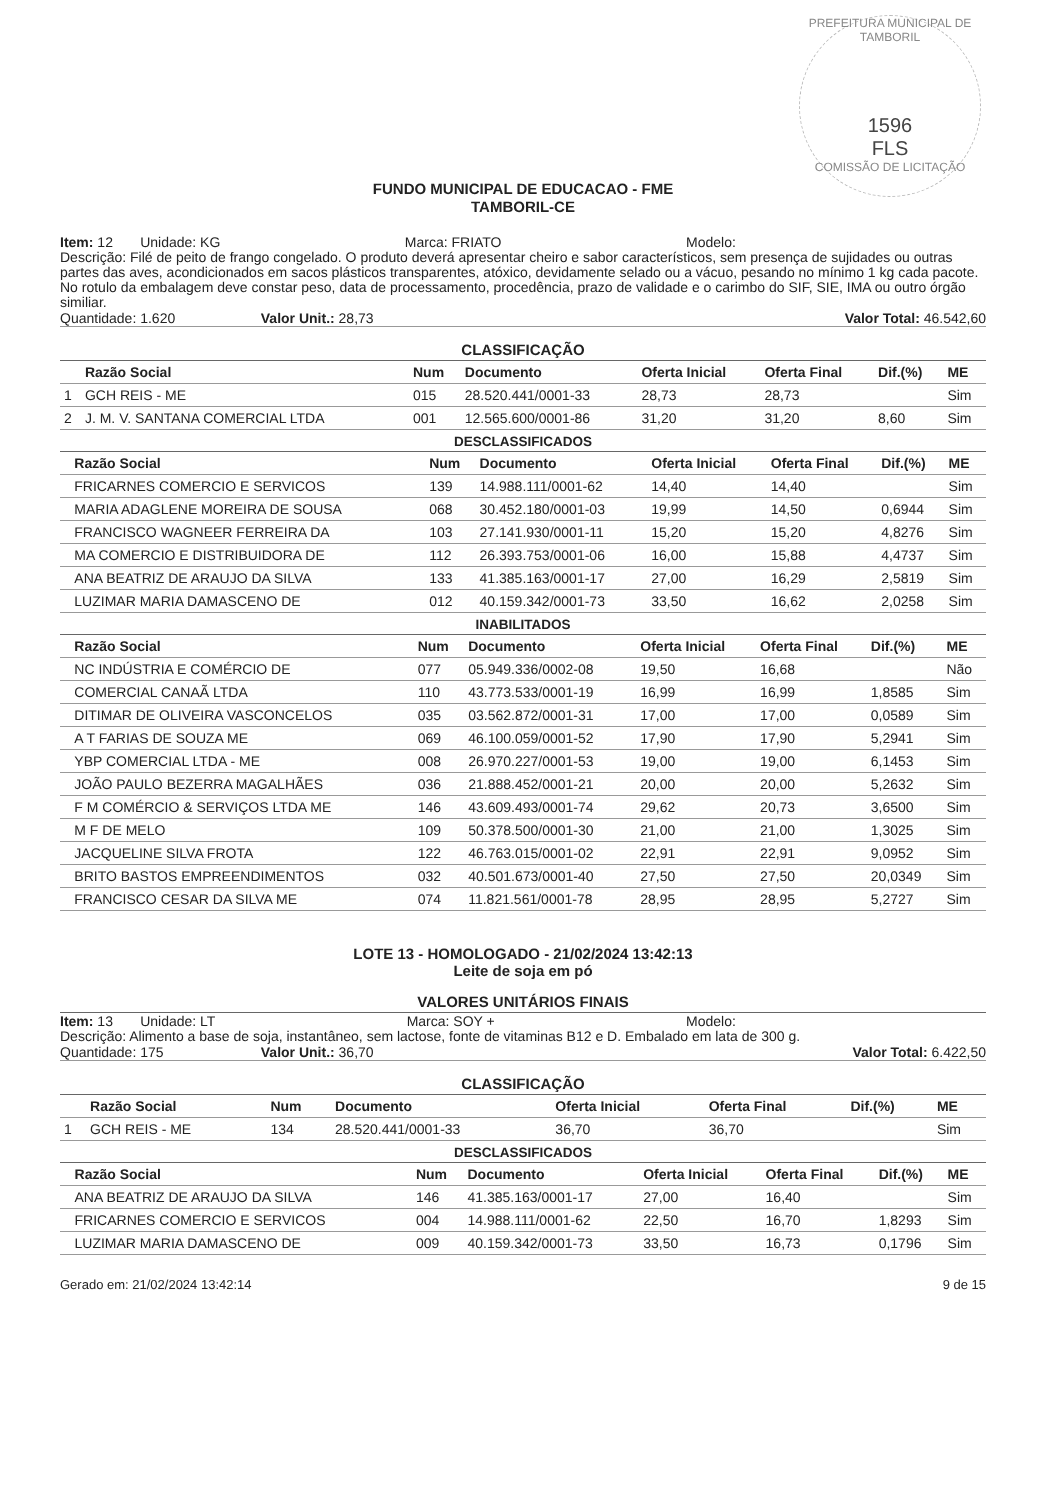PREFEITURA MUNICIPAL DE TAMBORIL
1596
FLS
COMISSÃO DE LICITAÇÃO
FUNDO MUNICIPAL DE EDUCACAO - FME
TAMBORIL-CE
Item: 12 Unidade: KG Marca: FRIATO Modelo:
Descrição: Filé de peito de frango congelado. O produto deverá apresentar cheiro e sabor característicos, sem presença de sujidades ou outras partes das aves, acondicionados em sacos plásticos transparentes, atóxico, devidamente selado ou a vácuo, pesando no mínimo 1 kg cada pacote. No rotulo da embalagem deve constar peso, data de processamento, procedência, prazo de validade e o carimbo do SIF, SIE, IMA ou outro órgão similiar.
Quantidade: 1.620 Valor Unit.: 28,73 Valor Total: 46.542,60
CLASSIFICAÇÃO
| | Razão Social | Num | Documento | Oferta Inicial | Oferta Final | Dif.(%) | ME |
| --- | --- | --- | --- | --- | --- | --- | --- |
| 1 | GCH REIS - ME | 015 | 28.520.441/0001-33 | 28,73 | 28,73 | | Sim |
| 2 | J. M. V. SANTANA COMERCIAL LTDA | 001 | 12.565.600/0001-86 | 31,20 | 31,20 | 8,60 | Sim |
DESCLASSIFICADOS
| | Razão Social | Num | Documento | Oferta Inicial | Oferta Final | Dif.(%) | ME |
| --- | --- | --- | --- | --- | --- | --- | --- |
| | FRICARNES COMERCIO E SERVICOS | 139 | 14.988.111/0001-62 | 14,40 | 14,40 | | Sim |
| | MARIA ADAGLENE MOREIRA DE SOUSA | 068 | 30.452.180/0001-03 | 19,99 | 14,50 | 0,6944 | Sim |
| | FRANCISCO WAGNEER FERREIRA DA | 103 | 27.141.930/0001-11 | 15,20 | 15,20 | 4,8276 | Sim |
| | MA COMERCIO E DISTRIBUIDORA DE | 112 | 26.393.753/0001-06 | 16,00 | 15,88 | 4,4737 | Sim |
| | ANA BEATRIZ DE ARAUJO DA SILVA | 133 | 41.385.163/0001-17 | 27,00 | 16,29 | 2,5819 | Sim |
| | LUZIMAR MARIA DAMASCENO DE | 012 | 40.159.342/0001-73 | 33,50 | 16,62 | 2,0258 | Sim |
INABILITADOS
| | Razão Social | Num | Documento | Oferta Inicial | Oferta Final | Dif.(%) | ME |
| --- | --- | --- | --- | --- | --- | --- | --- |
| | NC INDÚSTRIA E COMÉRCIO DE | 077 | 05.949.336/0002-08 | 19,50 | 16,68 | | Não |
| | COMERCIAL CANAÃ LTDA | 110 | 43.773.533/0001-19 | 16,99 | 16,99 | 1,8585 | Sim |
| | DITIMAR DE OLIVEIRA VASCONCELOS | 035 | 03.562.872/0001-31 | 17,00 | 17,00 | 0,0589 | Sim |
| | A T FARIAS DE SOUZA ME | 069 | 46.100.059/0001-52 | 17,90 | 17,90 | 5,2941 | Sim |
| | YBP COMERCIAL LTDA - ME | 008 | 26.970.227/0001-53 | 19,00 | 19,00 | 6,1453 | Sim |
| | JOÃO PAULO BEZERRA MAGALHÃES | 036 | 21.888.452/0001-21 | 20,00 | 20,00 | 5,2632 | Sim |
| | F M COMÉRCIO & SERVIÇOS LTDA ME | 146 | 43.609.493/0001-74 | 29,62 | 20,73 | 3,6500 | Sim |
| | M F DE MELO | 109 | 50.378.500/0001-30 | 21,00 | 21,00 | 1,3025 | Sim |
| | JACQUELINE SILVA FROTA | 122 | 46.763.015/0001-02 | 22,91 | 22,91 | 9,0952 | Sim |
| | BRITO BASTOS EMPREENDIMENTOS | 032 | 40.501.673/0001-40 | 27,50 | 27,50 | 20,0349 | Sim |
| | FRANCISCO CESAR DA SILVA ME | 074 | 11.821.561/0001-78 | 28,95 | 28,95 | 5,2727 | Sim |
LOTE 13 - HOMOLOGADO - 21/02/2024 13:42:13
Leite de soja em pó
VALORES UNITÁRIOS FINAIS
Item: 13 Unidade: LT Marca: SOY + Modelo:
Descrição: Alimento a base de soja, instantâneo, sem lactose, fonte de vitaminas B12 e D. Embalado em lata de 300 g.
Quantidade: 175 Valor Unit.: 36,70 Valor Total: 6.422,50
CLASSIFICAÇÃO
| | Razão Social | Num | Documento | Oferta Inicial | Oferta Final | Dif.(%) | ME |
| --- | --- | --- | --- | --- | --- | --- | --- |
| 1 | GCH REIS - ME | 134 | 28.520.441/0001-33 | 36,70 | 36,70 | | Sim |
DESCLASSIFICADOS
| | Razão Social | Num | Documento | Oferta Inicial | Oferta Final | Dif.(%) | ME |
| --- | --- | --- | --- | --- | --- | --- | --- |
| | ANA BEATRIZ DE ARAUJO DA SILVA | 146 | 41.385.163/0001-17 | 27,00 | 16,40 | | Sim |
| | FRICARNES COMERCIO E SERVICOS | 004 | 14.988.111/0001-62 | 22,50 | 16,70 | 1,8293 | Sim |
| | LUZIMAR MARIA DAMASCENO DE | 009 | 40.159.342/0001-73 | 33,50 | 16,73 | 0,1796 | Sim |
Gerado em: 21/02/2024 13:42:14 9 de 15